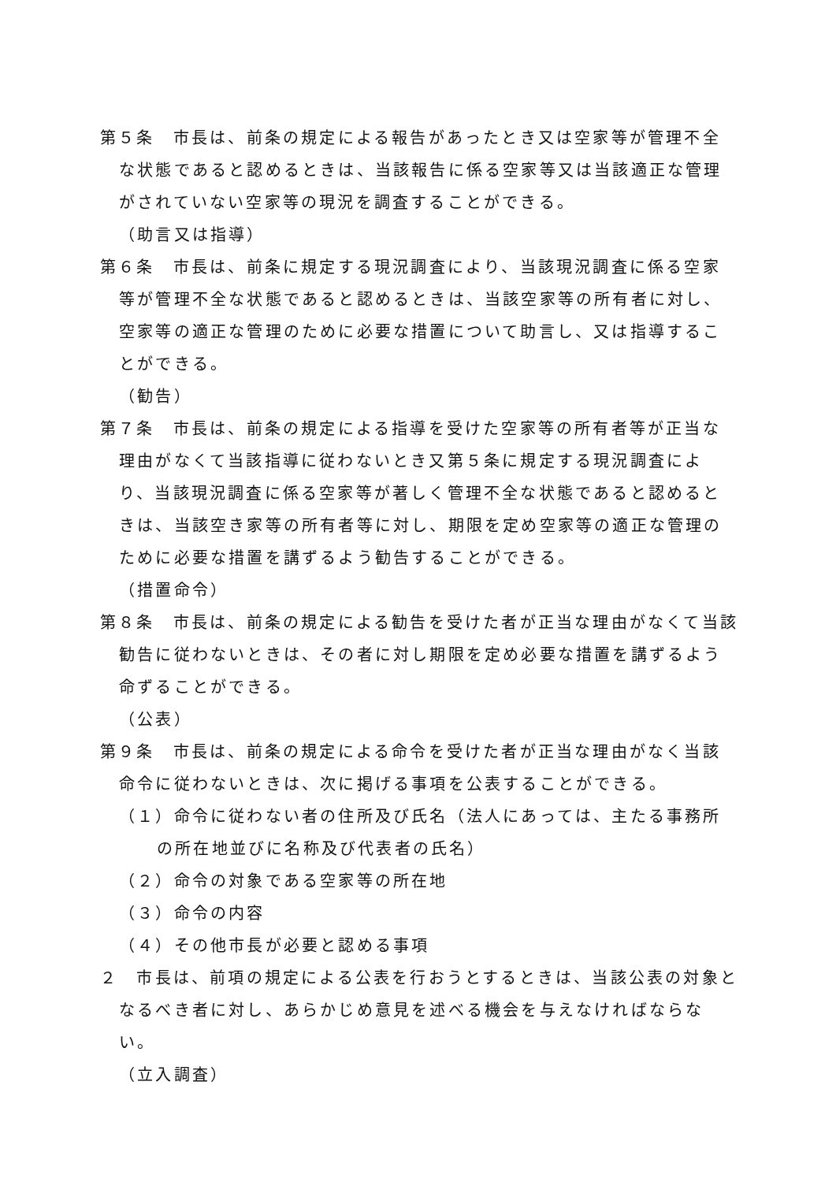第５条　市長は、前条の規定による報告があったとき又は空家等が管理不全な状態であると認めるときは、当該報告に係る空家等又は当該適正な管理がされていない空家等の現況を調査することができる。
（助言又は指導）
第６条　市長は、前条に規定する現況調査により、当該現況調査に係る空家等が管理不全な状態であると認めるときは、当該空家等の所有者に対し、空家等の適正な管理のために必要な措置について助言し、又は指導することができる。
（勧告）
第７条　市長は、前条の規定による指導を受けた空家等の所有者等が正当な理由がなくて当該指導に従わないとき又第５条に規定する現況調査により、当該現況調査に係る空家等が著しく管理不全な状態であると認めるときは、当該空き家等の所有者等に対し、期限を定め空家等の適正な管理のために必要な措置を講ずるよう勧告することができる。
（措置命令）
第８条　市長は、前条の規定による勧告を受けた者が正当な理由がなくて当該勧告に従わないときは、その者に対し期限を定め必要な措置を講ずるよう命ずることができる。
（公表）
第９条　市長は、前条の規定による命令を受けた者が正当な理由がなく当該命令に従わないときは、次に掲げる事項を公表することができる。
（１）命令に従わない者の住所及び氏名（法人にあっては、主たる事務所の所在地並びに名称及び代表者の氏名）
（２）命令の対象である空家等の所在地
（３）命令の内容
（４）その他市長が必要と認める事項
２　市長は、前項の規定による公表を行おうとするときは、当該公表の対象となるべき者に対し、あらかじめ意見を述べる機会を与えなければならない。
（立入調査）